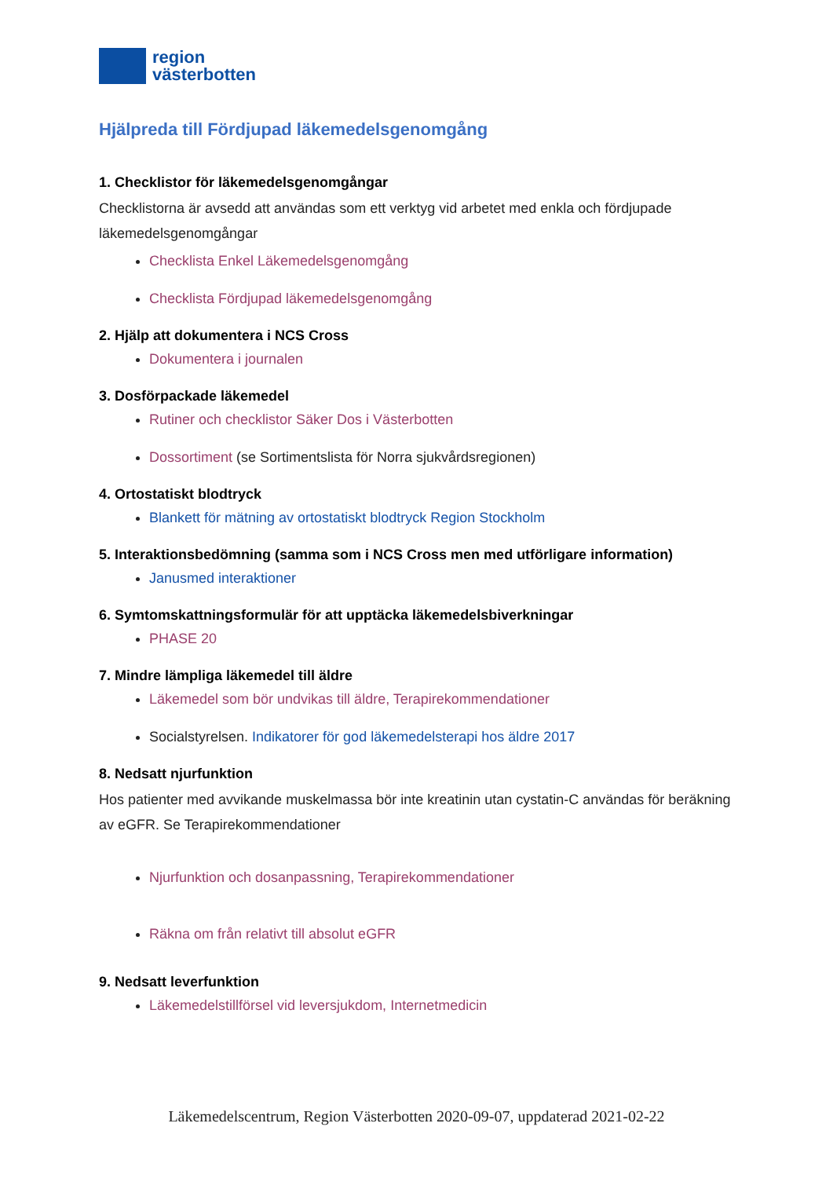region
västerbotten
Hjälpreda till Fördjupad läkemedelsgenomgång
1. Checklistor för läkemedelsgenomgångar
Checklistorna är avsedd att användas som ett verktyg vid arbetet med enkla och fördjupade läkemedelsgenomgångar
Checklista Enkel Läkemedelsgenomgång
Checklista Fördjupad läkemedelsgenomgång
2. Hjälp att dokumentera i NCS Cross
Dokumentera i journalen
3. Dosförpackade läkemedel
Rutiner och checklistor Säker Dos i Västerbotten
Dossortiment (se Sortimentslista för Norra sjukvårdsregionen)
4. Ortostatiskt blodtryck
Blankett för mätning av ortostatiskt blodtryck Region Stockholm
5. Interaktionsbedömning (samma som i NCS Cross men med utförligare information)
Janusmed interaktioner
6. Symtomskattningsformulär för att upptäcka läkemedelsbiverkningar
PHASE 20
7. Mindre lämpliga läkemedel till äldre
Läkemedel som bör undvikas till äldre, Terapirekommendationer
Socialstyrelsen. Indikatorer för god läkemedelsterapi hos äldre 2017
8. Nedsatt njurfunktion
Hos patienter med avvikande muskelmassa bör inte kreatinin utan cystatin-C användas för beräkning av eGFR. Se Terapirekommendationer
Njurfunktion och dosanpassning, Terapirekommendationer
Räkna om från relativt till absolut eGFR
9. Nedsatt leverfunktion
Läkemedelstillförsel vid leversjukdom, Internetmedicin
Läkemedelscentrum, Region Västerbotten 2020-09-07, uppdaterad 2021-02-22